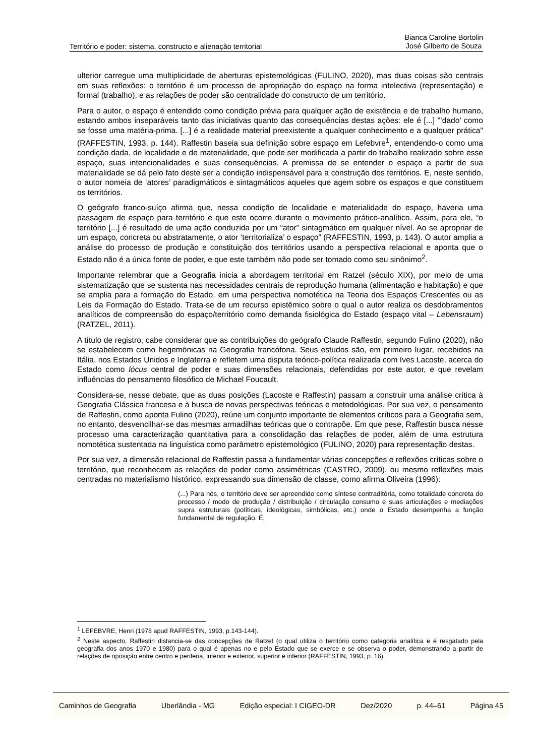Território e poder: sistema, constructo e alienação territorial Bianca Caroline Bortolin
José Gilberto de Souza
ulterior carregue uma multiplicidade de aberturas epistemológicas (FULINO, 2020), mas duas coisas são centrais em suas reflexões: o território é um processo de apropriação do espaço na forma intelectiva (representação) e formal (trabalho), e as relações de poder são centralidade do constructo de um território.
Para o autor, o espaço é entendido como condição prévia para qualquer ação de existência e de trabalho humano, estando ambos inseparáveis tanto das iniciativas quanto das consequências destas ações: ele é [...] "‘dado’ como se fosse uma matéria-prima. [...] é a realidade material preexistente a qualquer conhecimento e a qualquer prática" (RAFFESTIN, 1993, p. 144). Raffestin baseia sua definição sobre espaço em Lefebvre<sup>1</sup>, entendendo-o como uma condição dada, de localidade e de materialidade, que pode ser modificada a partir do trabalho realizado sobre esse espaço, suas intencionalidades e suas consequências. A premissa de se entender o espaço a partir de sua materialidade se dá pelo fato deste ser a condição indispensável para a construção dos territórios. E, neste sentido, o autor nomeia de ‘atores’ paradigmáticos e sintagmáticos aqueles que agem sobre os espaços e que constituem os territórios.
O geógrafo franco-suíço afirma que, nessa condição de localidade e materialidade do espaço, haveria uma passagem de espaço para território e que este ocorre durante o movimento prático-analítico. Assim, para ele, “o território [...] é resultado de uma ação conduzida por um “ator” sintagmático em qualquer nível. Ao se apropriar de um espaço, concreta ou abstratamente, o ator ‘territorializa’ o espaço” (RAFFESTIN, 1993, p. 143). O autor amplia a análise do processo de produção e constituição dos territórios usando a perspectiva relacional e aponta que o Estado não é a única fonte de poder, e que este também não pode ser tomado como seu sinônimo<sup>2</sup>.
Importante relembrar que a Geografia inicia a abordagem territorial em Ratzel (século XIX), por meio de uma sistematização que se sustenta nas necessidades centrais de reprodução humana (alimentação e habitação) e que se amplia para a formação do Estado, em uma perspectiva nomotética na Teoria dos Espaços Crescentes ou as Leis da Formação do Estado. Trata-se de um recurso epistêmico sobre o qual o autor realiza os desdobramentos analíticos de compreensão do espaço/território como demanda fisiológica do Estado (espaço vital – Lebensraum) (RATZEL, 2011).
A título de registro, cabe considerar que as contribuições do geógrafo Claude Raffestin, segundo Fulino (2020), não se estabelecem como hegemônicas na Geografia francófona. Seus estudos são, em primeiro lugar, recebidos na Itália, nos Estados Unidos e Inglaterra e refletem uma disputa teórico-política realizada com Ives Lacoste, acerca do Estado como lócus central de poder e suas dimensões relacionais, defendidas por este autor, e que revelam influências do pensamento filosófico de Michael Foucault.
Considera-se, nesse debate, que as duas posições (Lacoste e Raffestin) passam a construir uma análise crítica à Geografia Clássica francesa e à busca de novas perspectivas teóricas e metodológicas. Por sua vez, o pensamento de Raffestin, como aponta Fulino (2020), reúne um conjunto importante de elementos críticos para a Geografia sem, no entanto, desvencilhar-se das mesmas armadilhas teóricas que o contrapõe. Em que pese, Raffestin busca nesse processo uma caracterização quantitativa para a consolidação das relações de poder, além de uma estrutura nomotética sustentada na linguística como parâmetro epistemológico (FULINO, 2020) para representação destas.
Por sua vez, a dimensão relacional de Raffestin passa a fundamentar várias concepções e reflexões críticas sobre o território, que reconhecem as relações de poder como assimétricas (CASTRO, 2009), ou mesmo reflexões mais centradas no materialismo histórico, expressando sua dimensão de classe, como afirma Oliveira (1996):
(...) Para nós, o território deve ser apreendido como síntese contraditória, como totalidade concreta do processo / modo de produção / distribuição / circulação consumo e suas articulações e mediações supra estruturais (políticas, ideológicas, simbólicas, etc.) onde o Estado desempenha a função fundamental de regulação. É,
<sup>1</sup> LEFEBVRE, Henri (1978 apud RAFFESTIN, 1993, p.143-144).
<sup>2</sup> Neste aspecto, Raffestin distancia-se das concepções de Ratzel (o qual utiliza o território como categoria analítica e é resgatado pela geografia dos anos 1970 e 1980) para o qual é apenas no e pelo Estado que se exerce e se observa o poder, demonstrando a partir de relações de oposição entre centro e periferia, interior e exterior, superior e inferior (RAFFESTIN, 1993, p. 16).
Caminhos de Geografia Uberlândia - MG Edição especial: I CIGEO-DR Dez/2020 p. 44–61 Página 45